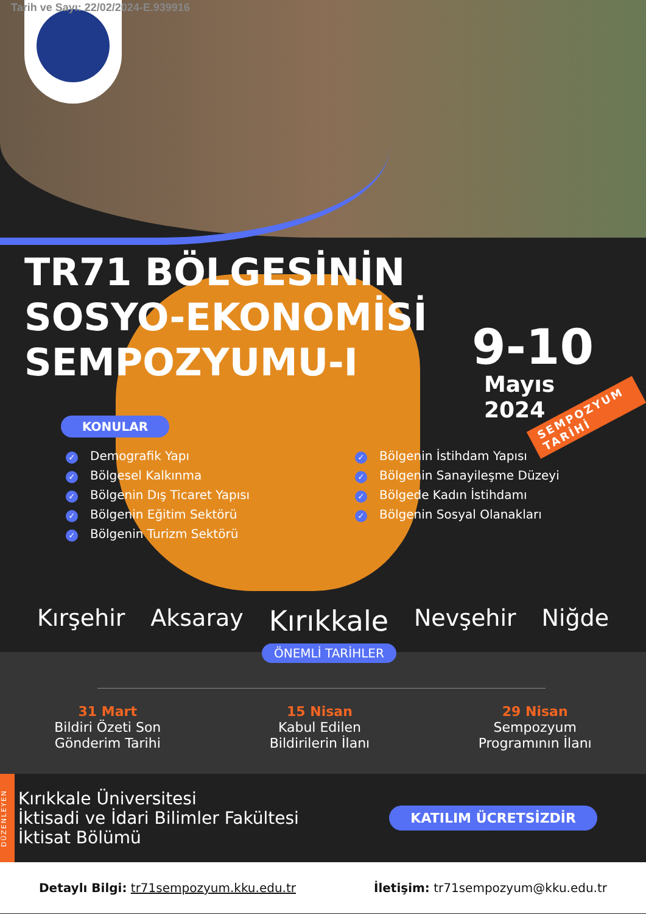Tarih ve Sayı: 22/02/2024-E.939916
TR71 BÖLGESİNİN
SOSYO-EKONOMİSİ
SEMPOZYUMU-I
9-10
Mayıs
2024
SEMPOZYUM TARİHİ
KONULAR
✓ Demografik Yapı
✓ Bölgesel Kalkınma
✓ Bölgenin Dış Ticaret Yapısı
✓ Bölgenin Eğitim Sektörü
✓ Bölgenin Turizm Sektörü
✓ Bölgenin İstihdam Yapısı
✓ Bölgenin Sanayileşme Düzeyi
✓ Bölgede Kadın İstihdamı
✓ Bölgenin Sosyal Olanakları
Kırşehir Aksaray Kırıkkale Nevşehir Niğde
ÖNEMLİ TARİHLER
31 Mart
Bildiri Özeti Son
Gönderim Tarihi
15 Nisan
Kabul Edilen
Bildirilerin İlanı
29 Nisan
Sempozyum
Programının İlanı
DÜZENLEYEN
Kırıkkale Üniversitesi
İktisadi ve İdari Bilimler Fakültesi
İktisat Bölümü
KATILIM ÜCRETSİZDİR
Detaylı Bilgi: tr71sempozyum.kku.edu.tr
İletişim: tr71sempozyum@kku.edu.tr